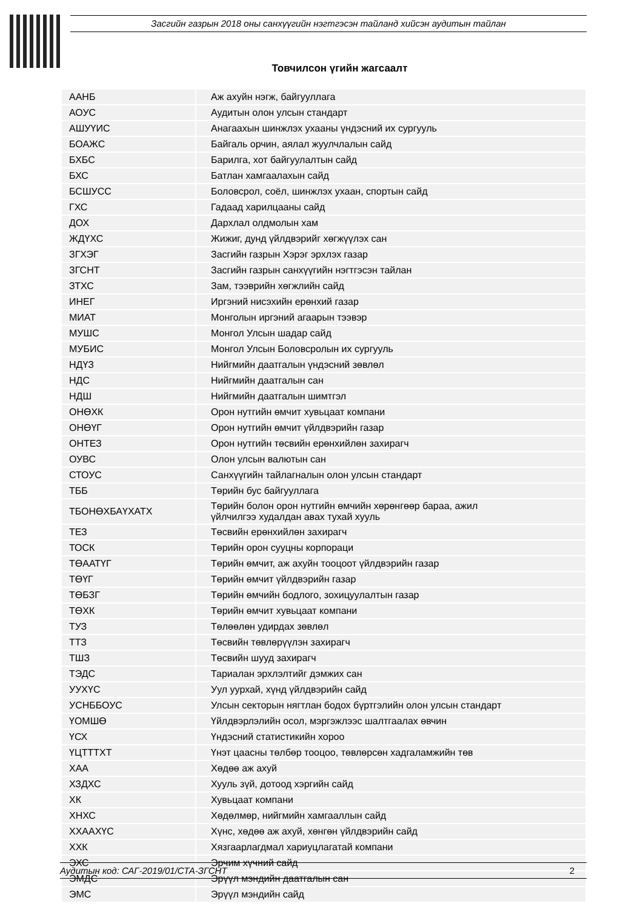Засгийн газрын 2018 оны санхүүгийн нэгтгэсэн тайланд хийсэн аудитын тайлан
Товчилсон үгийн жагсаалт
| ААНБ | Аж ахуйн нэгж, байгууллага |
| АОУС | Аудитын олон улсын стандарт |
| АШУҮИС | Анагаахын шинжлэх ухааны үндэсний их сургууль |
| БОАЖС | Байгаль орчин, аялал жуулчлалын сайд |
| БХБС | Барилга, хот байгуулалтын сайд |
| БХС | Батлан хамгаалахын сайд |
| БСШУСС | Боловсрол, соёл, шинжлэх ухаан, спортын сайд |
| ГХС | Гадаад харилцааны сайд |
| ДОХ | Дархлал олдмолын хам |
| ЖДҮХС | Жижиг, дунд үйлдвэрийг хөгжүүлэх сан |
| ЗГХЭГ | Засгийн газрын Хэрэг эрхлэх газар |
| ЗГСНТ | Засгийн газрын санхүүгийн нэгтгэсэн тайлан |
| ЗТХС | Зам, тээврийн хөгжлийн сайд |
| ИНЕГ | Иргэний нисэхийн ерөнхий газар |
| МИАТ | Монголын иргэний агаарын тээвэр |
| МУШС | Монгол Улсын шадар сайд |
| МУБИС | Монгол Улсын Боловсролын их сургууль |
| НДҮЗ | Нийгмийн даатгалын үндэсний зөвлөл |
| НДС | Нийгмийн даатгалын сан |
| НДШ | Нийгмийн даатгалын шимтгэл |
| ОНӨХК | Орон нутгийн өмчит хувьцаат компани |
| ОНӨҮГ | Орон нутгийн өмчит үйлдвэрийн газар |
| ОНТЕЗ | Орон нутгийн төсвийн ерөнхийлөн захирагч |
| ОУВС | Олон улсын валютын сан |
| СТОУС | Санхүүгийн тайлагналын олон улсын стандарт |
| ТББ | Төрийн бус байгууллага |
| ТБОНӨХБАҮХАТХ | Төрийн болон орон нутгийн өмчийн хөрөнгөөр бараа, ажил үйлчилгээ худалдан авах тухай хууль |
| ТЕЗ | Төсвийн ерөнхийлөн захирагч |
| ТОСК | Төрийн орон сууцны корпораци |
| ТӨААТҮГ | Төрийн өмчит, аж ахуйн тооцоот үйлдвэрийн газар |
| ТӨҮГ | Төрийн өмчит үйлдвэрийн газар |
| ТӨБЗГ | Төрийн өмчийн бодлого, зохицуулалтын газар |
| ТӨХК | Төрийн өмчит хувьцаат компани |
| ТУЗ | Төлөөлөн удирдах зөвлөл |
| ТТЗ | Төсвийн төвлөрүүлэн захирагч |
| ТШЗ | Төсвийн шууд захирагч |
| ТЭДС | Тариалан эрхлэлтийг дэмжих сан |
| УУХҮС | Уул уурхай, хүнд үйлдвэрийн сайд |
| УСНББОУС | Улсын секторын нягтлан бодох бүртгэлийн олон улсын стандарт |
| ҮОМШӨ | Үйлдвэрлэлийн осол, мэргэжлээс шалтгаалах өвчин |
| ҮСХ | Үндэсний статистикийн хороо |
| ҮЦТТТХТ | Үнэт цаасны төлбөр тооцоо, төвлөрсөн хадгаламжийн төв |
| ХАА | Хөдөө аж ахуй |
| ХЗДХС | Хууль зүй, дотоод хэргийн сайд |
| ХК | Хувьцаат компани |
| ХНХС | Хөдөлмөр, нийгмийн хамгааллын сайд |
| ХХААХҮС | Хүнс, хөдөө аж ахуй, хөнгөн үйлдвэрийн сайд |
| ХХК | Хязгаарлагдмал хариуцлагатай компани |
| ЭХС | Эрчим хүчний сайд |
| ЭМДС | Эрүүл мэндийн даатгалын сан |
| ЭМС | Эрүүл мэндийн сайд |
Аудитын код: САГ-2019/01/СТА-ЗГСНТ 2